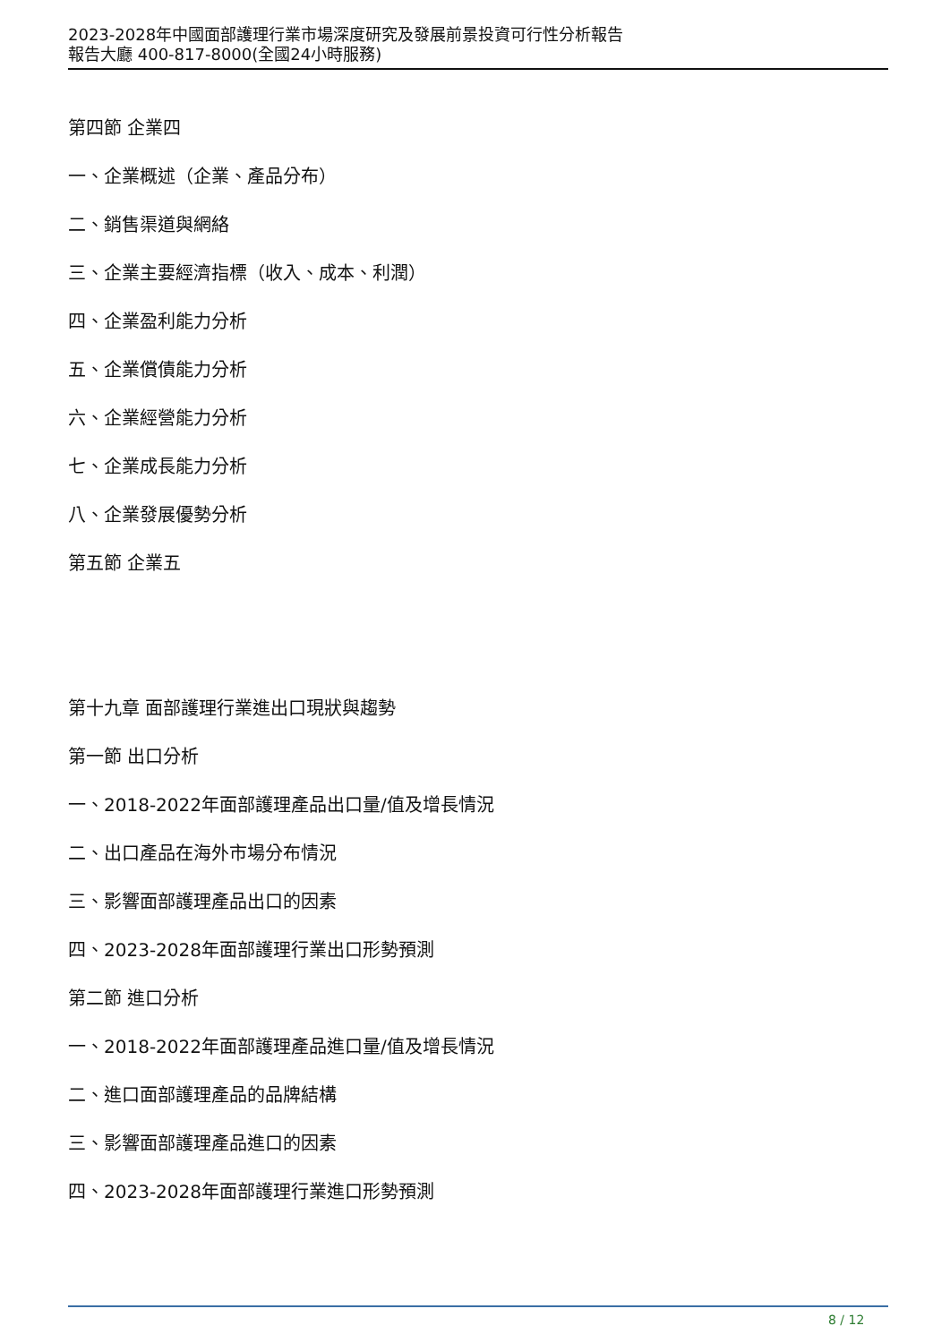2023-2028年中國面部護理行業市場深度研究及發展前景投資可行性分析報告
報告大廳 400-817-8000(全國24小時服務)
第四節 企業四
一、企業概述（企業、產品分布）
二、銷售渠道與網絡
三、企業主要經濟指標（收入、成本、利潤）
四、企業盈利能力分析
五、企業償債能力分析
六、企業經營能力分析
七、企業成長能力分析
八、企業發展優勢分析
第五節 企業五
第十九章 面部護理行業進出口現狀與趨勢
第一節 出口分析
一、2018-2022年面部護理產品出口量/值及增長情況
二、出口產品在海外市場分布情況
三、影響面部護理產品出口的因素
四、2023-2028年面部護理行業出口形勢預測
第二節 進口分析
一、2018-2022年面部護理產品進口量/值及增長情況
二、進口面部護理產品的品牌結構
三、影響面部護理產品進口的因素
四、2023-2028年面部護理行業進口形勢預測
8 / 12